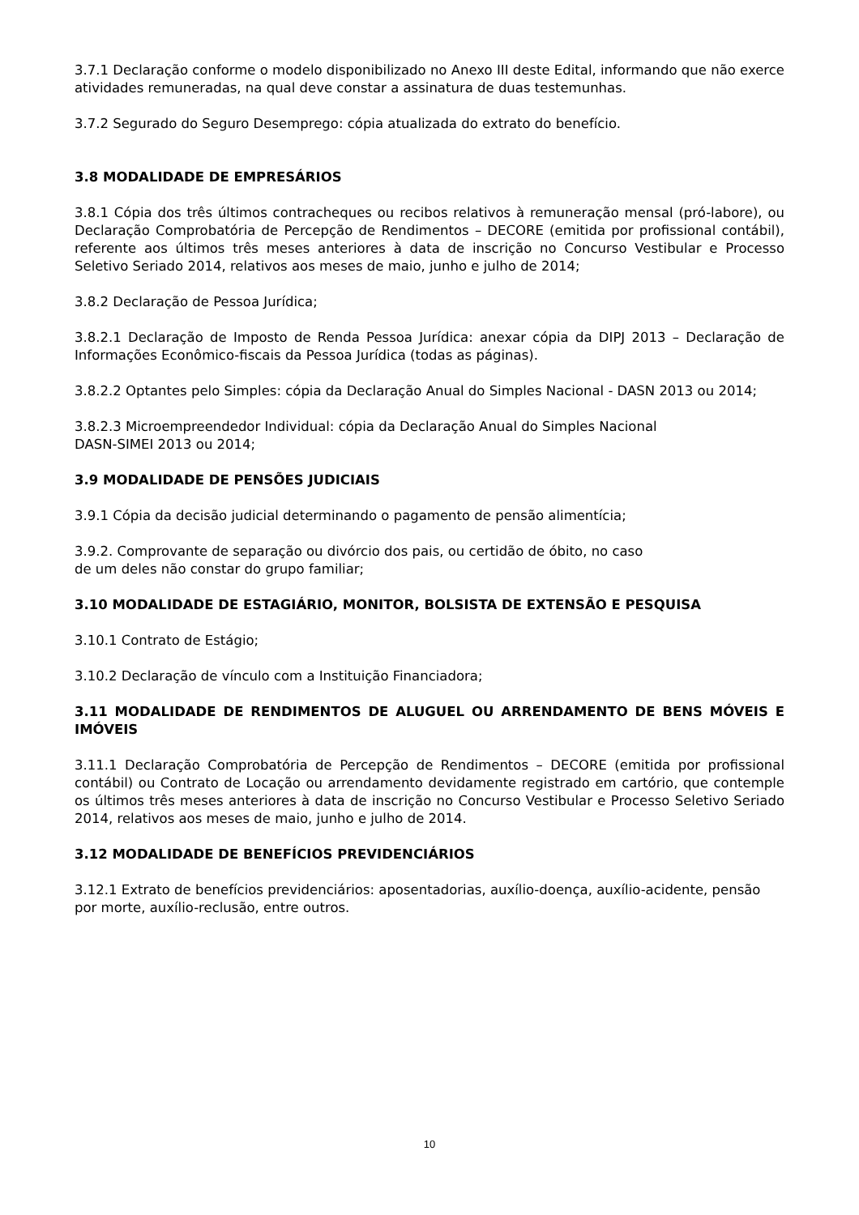3.7.1 Declaração conforme o modelo disponibilizado no Anexo III deste Edital, informando que não exerce atividades remuneradas, na qual deve constar a assinatura de duas testemunhas.
3.7.2 Segurado do Seguro Desemprego: cópia atualizada do extrato do benefício.
3.8 MODALIDADE DE EMPRESÁRIOS
3.8.1 Cópia dos três últimos contracheques ou recibos relativos à remuneração mensal (pró-labore), ou Declaração Comprobatória de Percepção de Rendimentos – DECORE (emitida por profissional contábil), referente aos últimos três meses anteriores à data de inscrição no Concurso Vestibular e Processo Seletivo Seriado 2014, relativos aos meses de maio, junho e julho de 2014;
3.8.2 Declaração de Pessoa Jurídica;
3.8.2.1 Declaração de Imposto de Renda Pessoa Jurídica: anexar cópia da DIPJ 2013 – Declaração de Informações Econômico-fiscais da Pessoa Jurídica (todas as páginas).
3.8.2.2 Optantes pelo Simples: cópia da Declaração Anual do Simples Nacional - DASN 2013 ou 2014;
3.8.2.3 Microempreendedor Individual: cópia da Declaração Anual do Simples Nacional
DASN-SIMEI 2013 ou 2014;
3.9 MODALIDADE DE PENSÕES JUDICIAIS
3.9.1 Cópia da decisão judicial determinando o pagamento de pensão alimentícia;
3.9.2. Comprovante de separação ou divórcio dos pais, ou certidão de óbito, no caso
de um deles não constar do grupo familiar;
3.10 MODALIDADE DE ESTAGIÁRIO, MONITOR, BOLSISTA DE EXTENSÃO E PESQUISA
3.10.1 Contrato de Estágio;
3.10.2 Declaração de vínculo com a Instituição Financiadora;
3.11 MODALIDADE DE RENDIMENTOS DE ALUGUEL OU ARRENDAMENTO DE BENS MÓVEIS E IMÓVEIS
3.11.1 Declaração Comprobatória de Percepção de Rendimentos – DECORE (emitida por profissional contábil) ou Contrato de Locação ou arrendamento devidamente registrado em cartório, que contemple os últimos três meses anteriores à data de inscrição no Concurso Vestibular e Processo Seletivo Seriado 2014, relativos aos meses de maio, junho e julho de 2014.
3.12 MODALIDADE DE BENEFÍCIOS PREVIDENCIÁRIOS
3.12.1 Extrato de benefícios previdenciários: aposentadorias, auxílio-doença, auxílio-acidente, pensão por morte, auxílio-reclusão, entre outros.
10